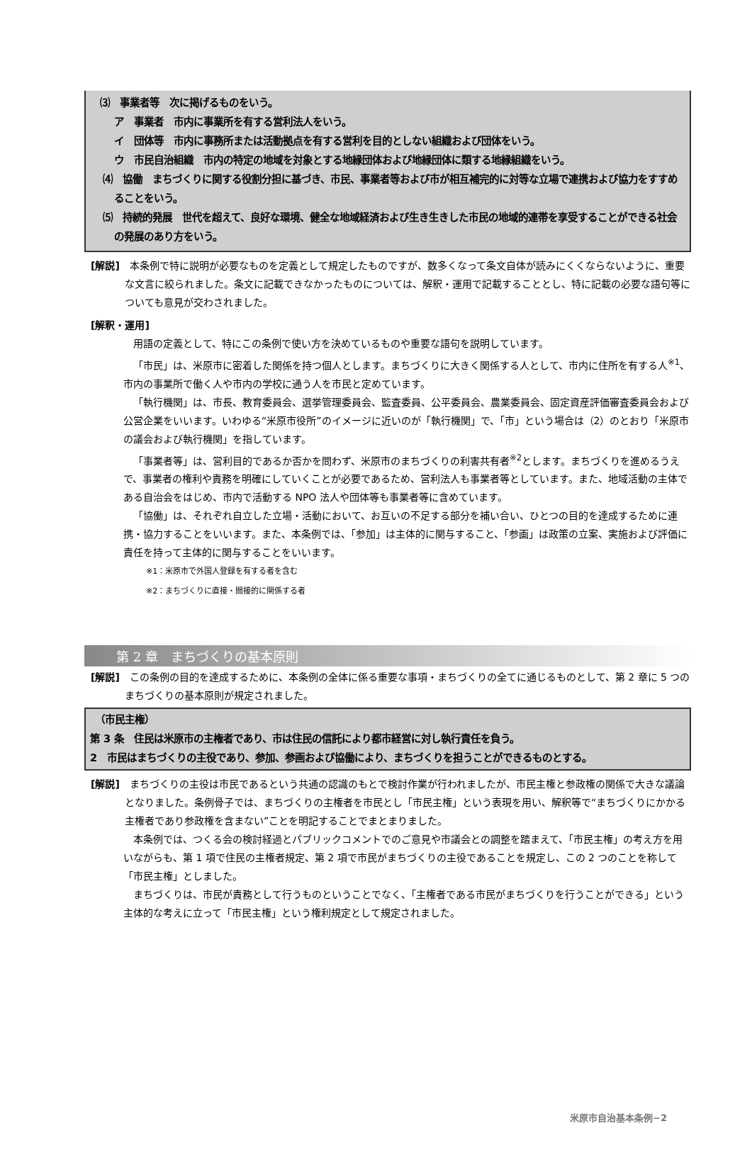⑶　事業者等　次に掲げるものをいう。
ア　事業者　市内に事業所を有する営利法人をいう。
イ　団体等　市内に事務所または活動拠点を有する営利を目的としない組織および団体をいう。
ウ　市民自治組織　市内の特定の地域を対象とする地縁団体および地縁団体に類する地縁組織をいう。
⑷　協働　まちづくりに関する役割分担に基づき、市民、事業者等および市が相互補完的に対等な立場で連携および協力をすすめることをいう。
⑸　持続的発展　世代を超えて、良好な環境、健全な地域経済および生き生きした市民の地域的連帯を享受することができる社会の発展のあり方をいう。
[解説]　本条例で特に説明が必要なものを定義として規定したものですが、数多くなって条文自体が読みにくくならないように、重要な文言に絞られました。条文に記載できなかったものについては、解釈・運用で記載することとし、特に記載の必要な語句等についても意見が交わされました。
[解釈・運用]
用語の定義として、特にこの条例で使い方を決めているものや重要な語句を説明しています。
「市民」は、米原市に密着した関係を持つ個人とします。まちづくりに大きく関係する人として、市内に住所を有する人<sup>※1</sup>、市内の事業所で働く人や市内の学校に通う人を市民と定めています。
「執行機関」は、市長、教育委員会、選挙管理委員会、監査委員、公平委員会、農業委員会、固定資産評価審査委員会および公営企業をいいます。いわゆる“米原市役所”のイメージに近いのが「執行機関」で、「市」という場合は（2）のとおり「米原市の議会および執行機関」を指しています。
「事業者等」は、営利目的であるか否かを問わず、米原市のまちづくりの利害共有者<sup>※2</sup>とします。まちづくりを進めるうえで、事業者の権利や責務を明確にしていくことが必要であるため、営利法人も事業者等としています。また、地域活動の主体である自治会をはじめ、市内で活動する NPO 法人や団体等も事業者等に含めています。
「協働」は、それぞれ自立した立場・活動において、お互いの不足する部分を補い合い、ひとつの目的を達成するために連携・協力することをいいます。また、本条例では、「参加」は主体的に関与すること、「参画」は政策の立案、実施および評価に責任を持って主体的に関与することをいいます。
※1：米原市で外国人登録を有する者を含む
※2：まちづくりに直接・間接的に関係する者
第 2 章　まちづくりの基本原則
[解説]　この条例の目的を達成するために、本条例の全体に係る重要な事項・まちづくりの全てに通じるものとして、第 2 章に 5 つのまちづくりの基本原則が規定されました。
　（市民主権）
第 3 条　住民は米原市の主権者であり、市は住民の信託により都市経営に対し執行責任を負う。
2　市民はまちづくりの主役であり、参加、参画および協働により、まちづくりを担うことができるものとする。
[解説]　まちづくりの主役は市民であるという共通の認識のもとで検討作業が行われましたが、市民主権と参政権の関係で大きな議論となりました。条例骨子では、まちづくりの主権者を市民とし「市民主権」という表現を用い、解釈等で“まちづくりにかかる主権者であり参政権を含まない”ことを明記することでまとまりました。
本条例では、つくる会の検討経過とパブリックコメントでのご意見や市議会との調整を踏まえて、「市民主権」の考え方を用いながらも、第 1 項で住民の主権者規定、第 2 項で市民がまちづくりの主役であることを規定し、この 2 つのことを称して「市民主権」としました。
まちづくりは、市民が責務として行うものということでなく、「主権者である市民がまちづくりを行うことができる」という主体的な考えに立って「市民主権」という権利規定として規定されました。
米原市自治基本条例−2